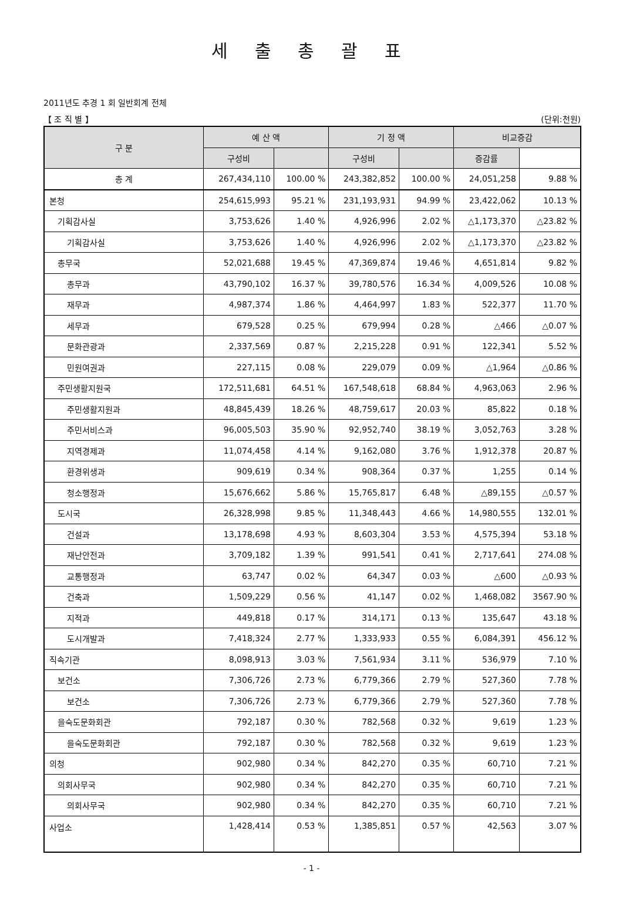세 출 총 괄 표
2011년도 추경 1 회 일반회계 전체
【 조 직 별 】 (단위:천원)
| 구 분 | 예 산 액 | | 기 정 액 | | 비교증감 | |
| --- | --- | --- | --- | --- | --- | --- |
| | 구성비 | | 구성비 | | 증감률 | |
| 총 계 | 267,434,110 | 100.00 % | 243,382,852 | 100.00 % | 24,051,258 | 9.88 % |
| 본청 | 254,615,993 | 95.21 % | 231,193,931 | 94.99 % | 23,422,062 | 10.13 % |
| 기획감사실 | 3,753,626 | 1.40 % | 4,926,996 | 2.02 % | △1,173,370 | △23.82 % |
| 기획감사실 | 3,753,626 | 1.40 % | 4,926,996 | 2.02 % | △1,173,370 | △23.82 % |
| 총무국 | 52,021,688 | 19.45 % | 47,369,874 | 19.46 % | 4,651,814 | 9.82 % |
| 총무과 | 43,790,102 | 16.37 % | 39,780,576 | 16.34 % | 4,009,526 | 10.08 % |
| 재무과 | 4,987,374 | 1.86 % | 4,464,997 | 1.83 % | 522,377 | 11.70 % |
| 세무과 | 679,528 | 0.25 % | 679,994 | 0.28 % | △466 | △0.07 % |
| 문화관광과 | 2,337,569 | 0.87 % | 2,215,228 | 0.91 % | 122,341 | 5.52 % |
| 민원여권과 | 227,115 | 0.08 % | 229,079 | 0.09 % | △1,964 | △0.86 % |
| 주민생활지원국 | 172,511,681 | 64.51 % | 167,548,618 | 68.84 % | 4,963,063 | 2.96 % |
| 주민생활지원과 | 48,845,439 | 18.26 % | 48,759,617 | 20.03 % | 85,822 | 0.18 % |
| 주민서비스과 | 96,005,503 | 35.90 % | 92,952,740 | 38.19 % | 3,052,763 | 3.28 % |
| 지역경제과 | 11,074,458 | 4.14 % | 9,162,080 | 3.76 % | 1,912,378 | 20.87 % |
| 환경위생과 | 909,619 | 0.34 % | 908,364 | 0.37 % | 1,255 | 0.14 % |
| 청소행정과 | 15,676,662 | 5.86 % | 15,765,817 | 6.48 % | △89,155 | △0.57 % |
| 도시국 | 26,328,998 | 9.85 % | 11,348,443 | 4.66 % | 14,980,555 | 132.01 % |
| 건설과 | 13,178,698 | 4.93 % | 8,603,304 | 3.53 % | 4,575,394 | 53.18 % |
| 재난안전과 | 3,709,182 | 1.39 % | 991,541 | 0.41 % | 2,717,641 | 274.08 % |
| 교통행정과 | 63,747 | 0.02 % | 64,347 | 0.03 % | △600 | △0.93 % |
| 건축과 | 1,509,229 | 0.56 % | 41,147 | 0.02 % | 1,468,082 | 3567.90 % |
| 지적과 | 449,818 | 0.17 % | 314,171 | 0.13 % | 135,647 | 43.18 % |
| 도시개발과 | 7,418,324 | 2.77 % | 1,333,933 | 0.55 % | 6,084,391 | 456.12 % |
| 직속기관 | 8,098,913 | 3.03 % | 7,561,934 | 3.11 % | 536,979 | 7.10 % |
| 보건소 | 7,306,726 | 2.73 % | 6,779,366 | 2.79 % | 527,360 | 7.78 % |
| 보건소 | 7,306,726 | 2.73 % | 6,779,366 | 2.79 % | 527,360 | 7.78 % |
| 을숙도문화회관 | 792,187 | 0.30 % | 782,568 | 0.32 % | 9,619 | 1.23 % |
| 을숙도문화회관 | 792,187 | 0.30 % | 782,568 | 0.32 % | 9,619 | 1.23 % |
| 의청 | 902,980 | 0.34 % | 842,270 | 0.35 % | 60,710 | 7.21 % |
| 의회사무국 | 902,980 | 0.34 % | 842,270 | 0.35 % | 60,710 | 7.21 % |
| 의회사무국 | 902,980 | 0.34 % | 842,270 | 0.35 % | 60,710 | 7.21 % |
| 사업소 | 1,428,414 | 0.53 % | 1,385,851 | 0.57 % | 42,563 | 3.07 % |
- 1 -